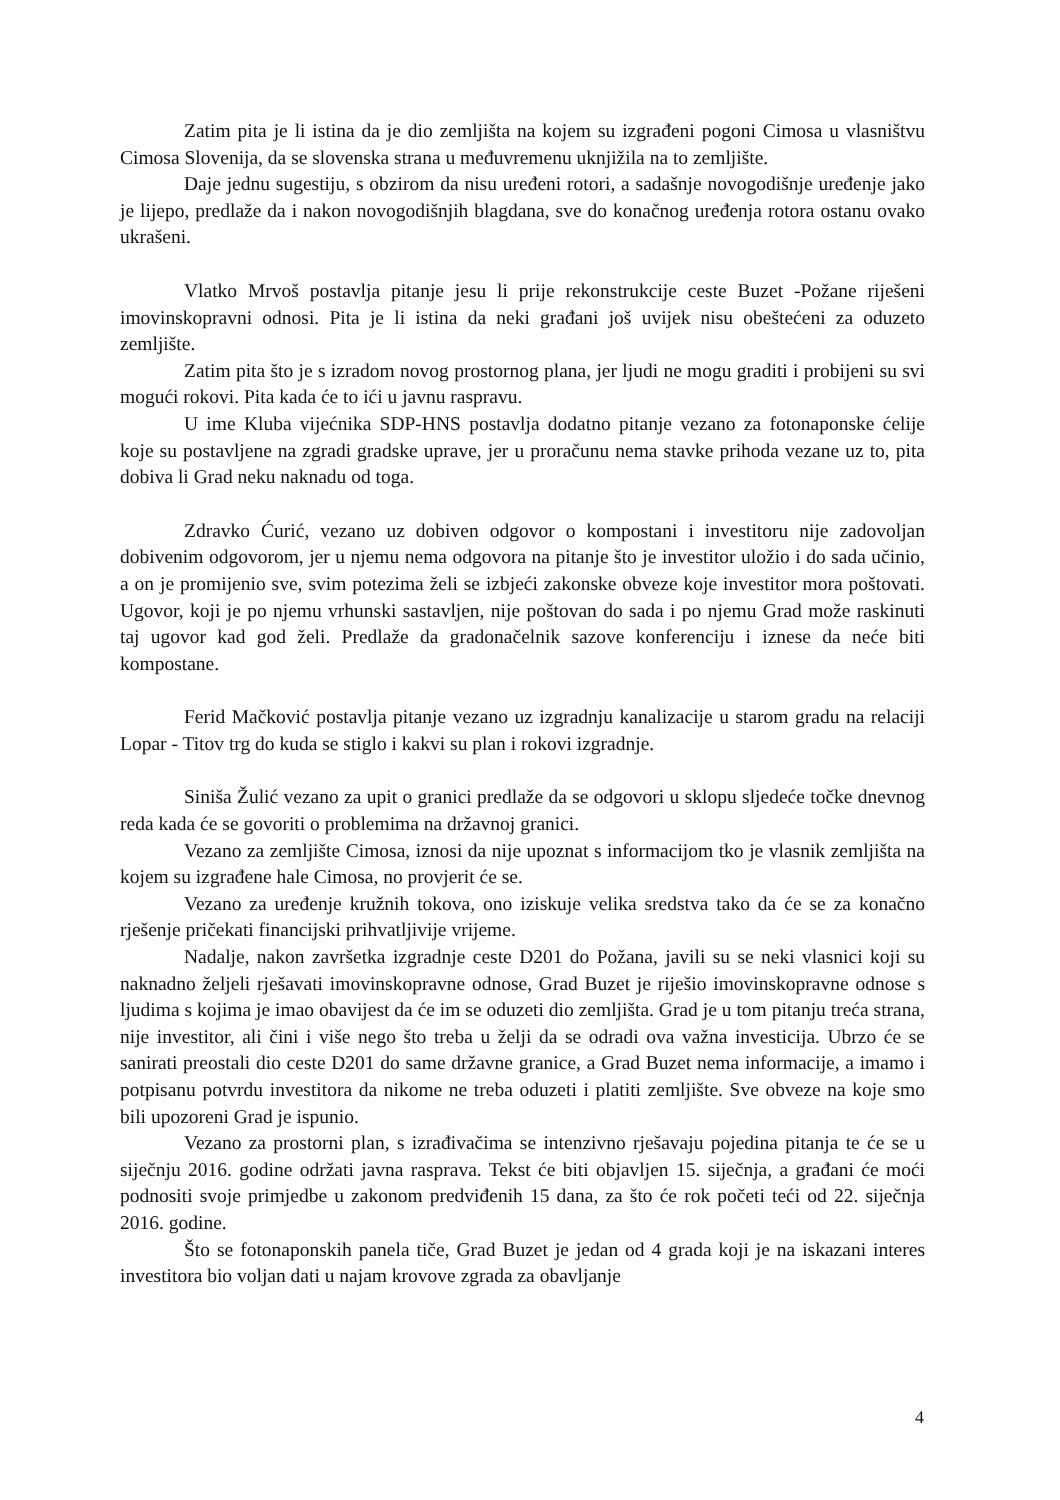Zatim pita je li istina da je dio zemljišta na kojem su izgrađeni pogoni Cimosa u vlasništvu Cimosa Slovenija, da se slovenska strana u međuvremenu uknjižila na to zemljište.
Daje jednu sugestiju, s obzirom da nisu uređeni rotori, a sadašnje novogodišnje uređenje jako je lijepo, predlaže da i nakon novogodišnjih blagdana, sve do konačnog uređenja rotora ostanu ovako ukrašeni.
Vlatko Mrvoš postavlja pitanje jesu li prije rekonstrukcije ceste Buzet -Požane riješeni imovinskopravni odnosi. Pita je li istina da neki građani još uvijek nisu obeštećeni za oduzeto zemljište.
Zatim pita što je s izradom novog prostornog plana, jer ljudi ne mogu graditi i probijeni su svi mogući rokovi. Pita kada će to ići u javnu raspravu.
U ime Kluba vijećnika SDP-HNS postavlja dodatno pitanje vezano za fotonaponske ćelije koje su postavljene na zgradi gradske uprave, jer u proračunu nema stavke prihoda vezane uz to, pita dobiva li Grad neku naknadu od toga.
Zdravko Ćurić, vezano uz dobiven odgovor o kompostani i investitoru nije zadovoljan dobivenim odgovorom, jer u njemu nema odgovora na pitanje što je investitor uložio i do sada učinio, a on je promijenio sve, svim potezima želi se izbjeći zakonske obveze koje investitor mora poštovati. Ugovor, koji je po njemu vrhunski sastavljen, nije poštovan do sada i po njemu Grad može raskinuti taj ugovor kad god želi. Predlaže da gradonačelnik sazove konferenciju i iznese da neće biti kompostane.
Ferid Mačković postavlja pitanje vezano uz izgradnju kanalizacije u starom gradu na relaciji Lopar - Titov trg do kuda se stiglo i kakvi su plan i rokovi izgradnje.
Siniša Žulić vezano za upit o granici predlaže da se odgovori u sklopu sljedeće točke dnevnog reda kada će se govoriti o problemima na državnoj granici.
Vezano za zemljište Cimosa, iznosi da nije upoznat s informacijom tko je vlasnik zemljišta na kojem su izgrađene hale Cimosa, no provjerit će se.
Vezano za uređenje kružnih tokova, ono iziskuje velika sredstva tako da će se za konačno rješenje pričekati financijski prihvatljivije vrijeme.
Nadalje, nakon završetka izgradnje ceste D201 do Požana, javili su se neki vlasnici koji su naknadno željeli rješavati imovinskopravne odnose, Grad Buzet je riješio imovinskopravne odnose s ljudima s kojima je imao obavijest da će im se oduzeti dio zemljišta. Grad je u tom pitanju treća strana, nije investitor, ali čini i više nego što treba u želji da se odradi ova važna investicija. Ubrzo će se sanirati preostali dio ceste D201 do same državne granice, a Grad Buzet nema informacije, a imamo i potpisanu potvrdu investitora da nikome ne treba oduzeti i platiti zemljište. Sve obveze na koje smo bili upozoreni Grad je ispunio.
Vezano za prostorni plan, s izrađivačima se intenzivno rješavaju pojedina pitanja te će se u siječnju 2016. godine održati javna rasprava. Tekst će biti objavljen 15. siječnja, a građani će moći podnositi svoje primjedbe u zakonom predviđenih 15 dana, za što će rok početi teći od 22. siječnja 2016. godine.
Što se fotonaponskih panela tiče, Grad Buzet je jedan od 4 grada koji je na iskazani interes investitora bio voljan dati u najam krovove zgrada za obavljanje
4